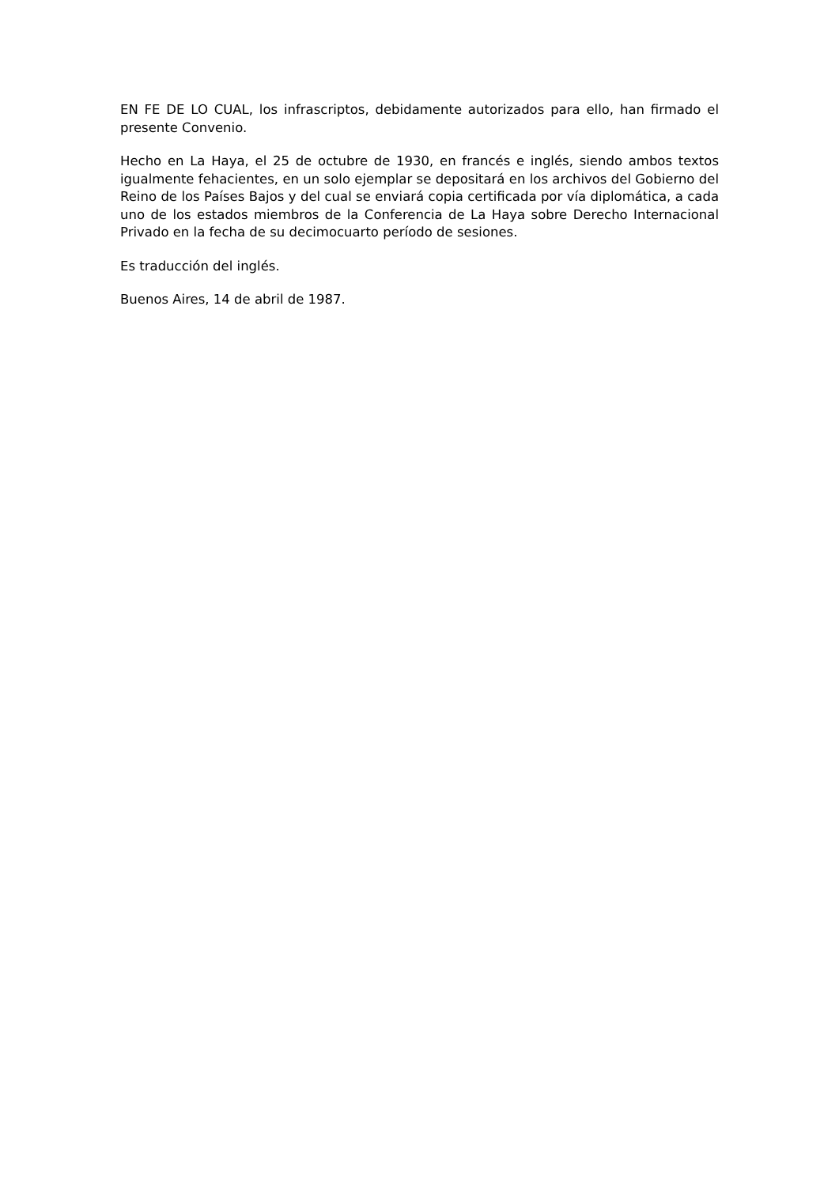EN FE DE LO CUAL, los infrascriptos, debidamente autorizados para ello, han firmado el presente Convenio.
Hecho en La Haya, el 25 de octubre de 1930, en francés e inglés, siendo ambos textos igualmente fehacientes, en un solo ejemplar se depositará en los archivos del Gobierno del Reino de los Países Bajos y del cual se enviará copia certificada por vía diplomática, a cada uno de los estados miembros de la Conferencia de La Haya sobre Derecho Internacional Privado en la fecha de su decimocuarto período de sesiones.
Es traducción del inglés.
Buenos Aires, 14 de abril de 1987.